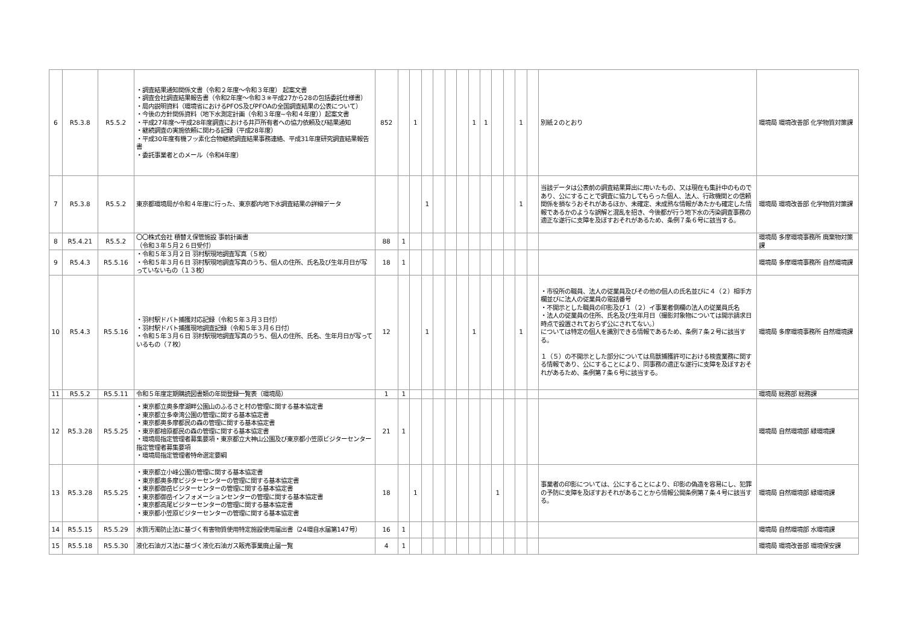| 6 | R5.3.8 | R5.5.2 | ・調査結果通知関係文書（令和２年度～令和３年度） 起案文書 ・調査会社調査結果報告書（令和2年度～令和３※平成27から28の包括委託仕様書） ・局内説明資料（環境省におけるPFOS及びPFOAの全国調査結果の公表について） ・今後の方針関係資料（地下水測定計画（令和３年度~令和４年度））起案文書 ・平成27年度～平成28年度調査における井戸所有者への協力依頼及び結果通知 ・継続調査の実施依頼に関わる記録（平成28年度） ・平成30年度有機フッ素化合物継続調査結果事務連絡、平成31年度研究調査結果報告書 ・委託事業者とのメール（令和4年度） | 852 | | 1 | | | | | 1 | 1 | | | 1 | | 別紙２のとおり | 環境局 環境改善部 化学物質対策課 |
| 7 | R5.3.8 | R5.5.2 | 東京都環境局が令和４年度に行った、東京都内地下水調査結果の詳細データ | | | | 1 | | | | | | | | 1 | | 当該データは公表前の調査結果算出に用いたもの、又は現在も集計中のものであり、公にすることで調査に協力してもらった個人、法人、行政機関との信頼関係を損なうおそれがあるほか、未確定、未成熟な情報があたかも確定した情報であるかのような誤解と混乱を招き、今後都が行う地下水の汚染調査事務の適正な遂行に支障を及ぼすおそれがあるため、条例７条６号に該当する。 | 環境局 環境改善部 化学物質対策課 |
| 8 | R5.4.21 | R5.5.2 | 〇〇株式会社 積替え保管施設 事前計画書 （令和３年５月２６日受付） | 88 | 1 | | | | | | | | | | | | | 環境局 多摩環境事務所 廃棄物対策課 |
| 9 | R5.4.3 | R5.5.16 | ・令和５年３月２日 羽村駅現地調査写真（５枚） ・令和５年３月６日 羽村駅現地調査写真のうち、個人の住所、氏名及び生年月日が写っていないもの（１３枚） | 18 | 1 | | | | | | | | | | | | | 環境局 多摩環境事務所 自然環境課 |
| 10 | R5.4.3 | R5.5.16 | ・羽村駅ドバト捕獲対応記録（令和５年３月３日付） ・羽村駅ドバト捕獲現地調査記録（令和５年３月６日付） ・令和５年３月６日 羽村駅現地調査写真のうち、個人の住所、氏名、生年月日が写っているもの（７枚） | 12 | | | 1 | | | | 1 | | | | 1 | | ・市役所の職員、法人の従業員及びその他の個人の氏名並びに４（２）相手方欄並びに法人の従業員の電話番号 ・不開示とした職員の印影及び１（２）イ事業者側欄の法人の従業員氏名 ・法人の従業員の住所、氏名及び生年月日（撮影対象物については開示請求日時点で設置されておらず公にされてない。） については特定の個人を識別できる情報であるため、条例７条２号に該当する。 １（５）の不開示とした部分については鳥獣捕獲許可における検査業務に関する情報であり、公にすることにより、同事務の適正な遂行に支障を及ぼすおそれがあるため、条例第７条６号に該当する。 | 環境局 多摩環境事務所 自然環境課 |
| 11 | R5.5.2 | R5.5.11 | 令和５年度定期購読図書類の年間登録一覧表（環境局） | 1 | 1 | | | | | | | | | | | | | 環境局 総務部 総務課 |
| 12 | R5.3.28 | R5.5.25 | ・東京都立奥多摩湖畔公園山のふるさと村の管理に関する基本協定書 ・東京都立多幸湾公園の管理に関する基本協定書 ・東京都奥多摩都民の森の管理に関する基本協定書 ・東京都檜原都民の森の管理に関する基本協定書 ・環境局指定管理者募集要項・東京都立大神山公園及び東京都小笠原ビジターセンター指定管理者募集要項 ・環境局指定管理者特命選定要綱 | 21 | 1 | | | | | | | | | | | | | 環境局 自然環境部 緑環境課 |
| 13 | R5.3.28 | R5.5.25 | ・東京都立小峰公園の管理に関する基本協定書 ・東京都奥多摩ビジターセンターの管理に関する基本協定書 ・東京都御岳ビジターセンターの管理に関する基本協定書 ・東京都御岳インフォメーションセンターの管理に関する基本協定書 ・東京都高尾ビジターセンターの管理に関する基本協定書 ・東京都小笠原ビジターセンターの管理に関する基本協定書 | 18 | | 1 | | | | | | | 1 | | | | 事業者の印影については、公にすることにより、印影の偽造を容易にし、犯罪の予防に支障を及ぼすおそれがあることから情報公開条例第７条４号に該当する。 | 環境局 自然環境部 緑環境課 |
| 14 | R5.5.15 | R5.5.29 | 水質汚濁防止法に基づく有害物質使用特定施設使用届出書（24環自水届第147号） | 16 | 1 | | | | | | | | | | | | | 環境局 自然環境部 水環境課 |
| 15 | R5.5.18 | R5.5.30 | 液化石油ガス法に基づく液化石油ガス販売事業廃止届一覧 | 4 | 1 | | | | | | | | | | | | | 環境局 環境改善部 環境保安課 |